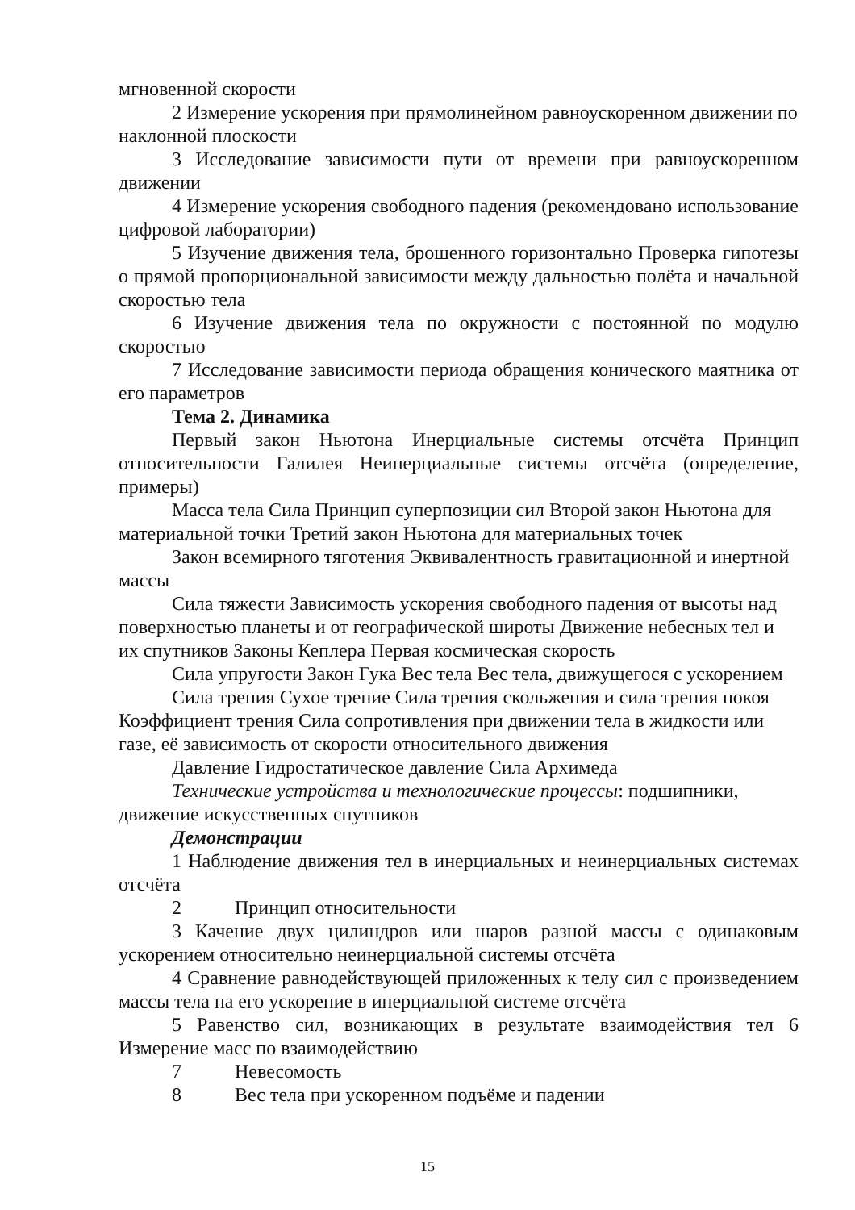мгновенной скорости
2 Измерение ускорения при прямолинейном равноускоренном движении по наклонной плоскости
3 Исследование зависимости пути от времени при равноускоренном движении
4 Измерение ускорения свободного падения (рекомендовано использование цифровой лаборатории)
5 Изучение движения тела, брошенного горизонтально Проверка гипотезы о прямой пропорциональной зависимости между дальностью полёта и начальной скоростью тела
6 Изучение движения тела по окружности с постоянной по модулю скоростью
7 Исследование зависимости периода обращения конического маятника от его параметров
Тема 2. Динамика
Первый закон Ньютона Инерциальные системы отсчёта Принцип относительности Галилея Неинерциальные системы отсчёта (определение, примеры)
Масса тела Сила Принцип суперпозиции сил Второй закон Ньютона для материальной точки Третий закон Ньютона для материальных точек
Закон всемирного тяготения Эквивалентность гравитационной и инертной массы
Сила тяжести Зависимость ускорения свободного падения от высоты над поверхностью планеты и от географической широты Движение небесных тел и их спутников Законы Кеплера Первая космическая скорость
Сила упругости Закон Гука Вес тела Вес тела, движущегося с ускорением
Сила трения Сухое трение Сила трения скольжения и сила трения покоя Коэффициент трения Сила сопротивления при движении тела в жидкости или газе, её зависимость от скорости относительного движения
Давление Гидростатическое давление Сила Архимеда
Технические устройства и технологические процессы: подшипники, движение искусственных спутников
Демонстрации
1 Наблюдение движения тел в инерциальных и неинерциальных системах отсчёта
2 Принцип относительности
3 Качение двух цилиндров или шаров разной массы с одинаковым ускорением относительно неинерциальной системы отсчёта
4 Сравнение равнодействующей приложенных к телу сил с произведением массы тела на его ускорение в инерциальной системе отсчёта
5 Равенство сил, возникающих в результате взаимодействия тел 6 Измерение масс по взаимодействию
7 Невесомость
8 Вес тела при ускоренном подъёме и падении
15